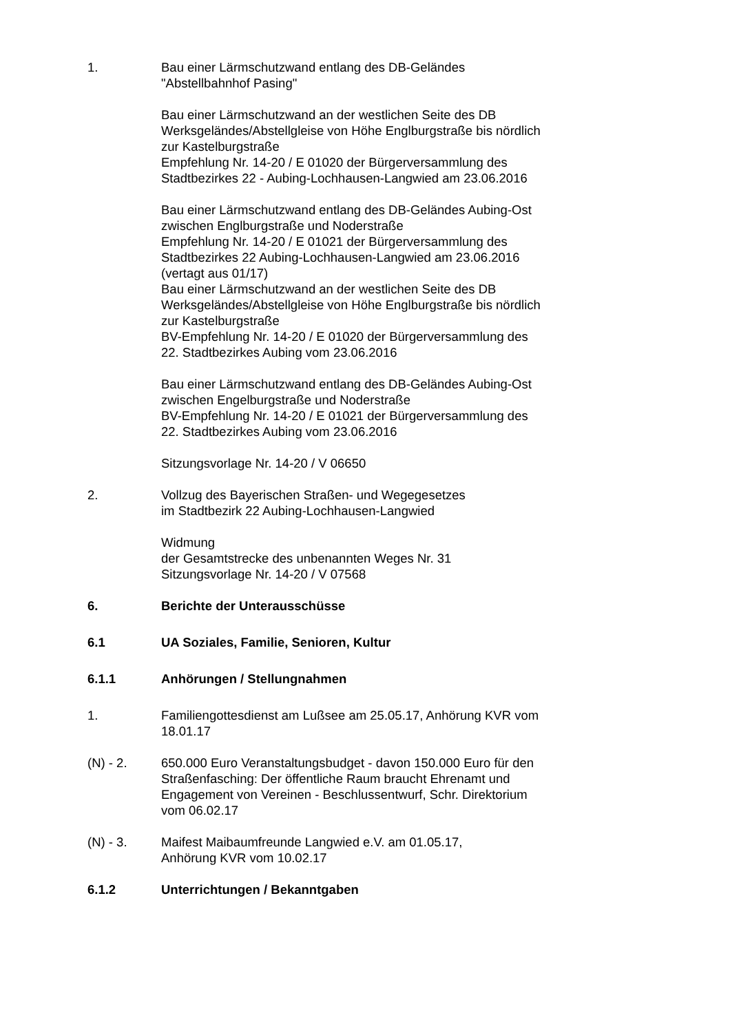1. Bau einer Lärmschutzwand entlang des DB-Geländes
"Abstellbahnhof Pasing"
Bau einer Lärmschutzwand an der westlichen Seite des DB Werksgeländes/Abstellgleise von Höhe Englburgstraße bis nördlich zur Kastelburgstraße
Empfehlung Nr. 14-20 / E 01020 der Bürgerversammlung des Stadtbezirkes 22 - Aubing-Lochhausen-Langwied am 23.06.2016
Bau einer Lärmschutzwand entlang des DB-Geländes Aubing-Ost zwischen Englburgstraße und Noderstraße
Empfehlung Nr. 14-20 / E 01021 der Bürgerversammlung des Stadtbezirkes 22 Aubing-Lochhausen-Langwied am 23.06.2016
(vertagt aus 01/17)
Bau einer Lärmschutzwand an der westlichen Seite des DB Werksgeländes/Abstellgleise von Höhe Englburgstraße bis nördlich zur Kastelburgstraße
BV-Empfehlung Nr. 14-20 / E 01020 der Bürgerversammlung des 22. Stadtbezirkes Aubing vom 23.06.2016
Bau einer Lärmschutzwand entlang des DB-Geländes Aubing-Ost zwischen Engelburgstraße und Noderstraße
BV-Empfehlung Nr. 14-20 / E 01021 der Bürgerversammlung des 22. Stadtbezirkes Aubing vom 23.06.2016
Sitzungsvorlage Nr. 14-20 / V 06650
2. Vollzug des Bayerischen Straßen- und Wegegesetzes
im Stadtbezirk 22 Aubing-Lochhausen-Langwied
Widmung
der Gesamtstrecke des unbenannten Weges Nr. 31
Sitzungsvorlage Nr. 14-20 / V 07568
6. Berichte der Unterausschüsse
6.1 UA Soziales, Familie, Senioren, Kultur
6.1.1 Anhörungen / Stellungnahmen
1. Familiengottesdienst am Lußsee am 25.05.17, Anhörung KVR vom 18.01.17
(N) - 2. 650.000 Euro Veranstaltungsbudget - davon 150.000 Euro für den Straßenfasching: Der öffentliche Raum braucht Ehrenamt und Engagement von Vereinen - Beschlussentwurf, Schr. Direktorium vom 06.02.17
(N) - 3. Maifest Maibaumfreunde Langwied e.V. am 01.05.17,
Anhörung KVR vom 10.02.17
6.1.2 Unterrichtungen / Bekanntgaben